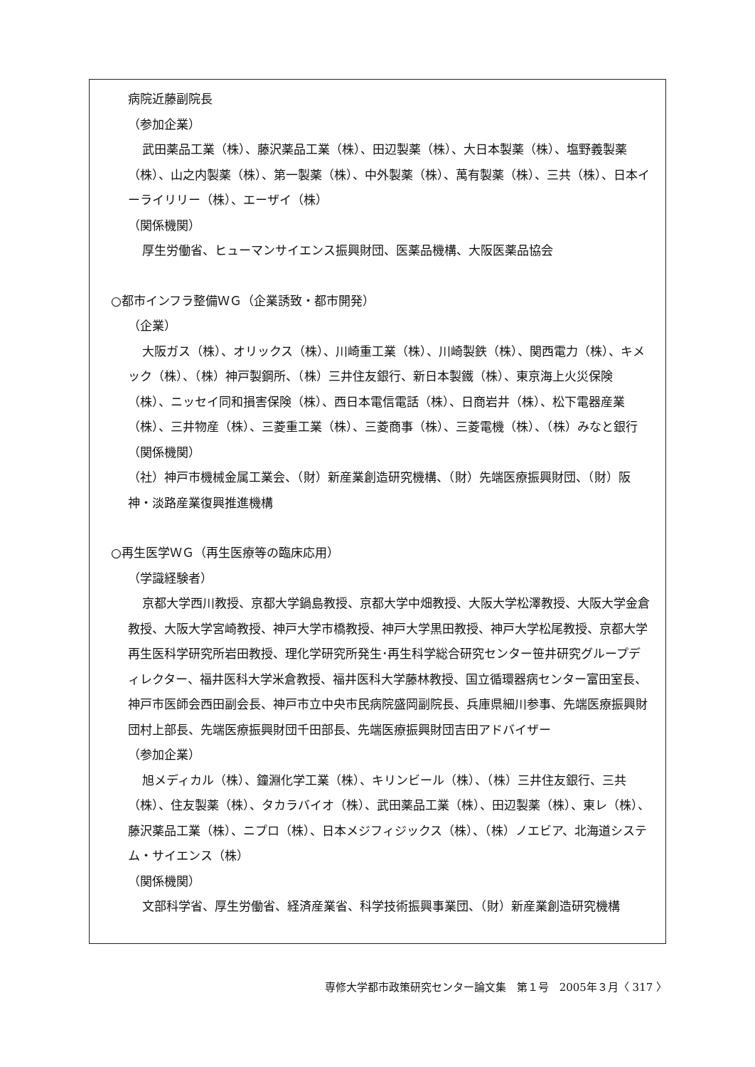病院近藤副院長
（参加企業）
武田薬品工業（株）、藤沢薬品工業（株）、田辺製薬（株）、大日本製薬（株）、塩野義製薬（株）、山之内製薬（株）、第一製薬（株）、中外製薬（株）、萬有製薬（株）、三共（株）、日本イーライリリー（株）、エーザイ（株）
（関係機関）
厚生労働省、ヒューマンサイエンス振興財団、医薬品機構、大阪医薬品協会
○都市インフラ整備ＷＧ（企業誘致・都市開発）
（企業）
大阪ガス（株）、オリックス（株）、川崎重工業（株）、川崎製鉄（株）、関西電力（株）、キメック（株）、（株）神戸製鋼所、（株）三井住友銀行、新日本製鐵（株）、東京海上火災保険（株）、ニッセイ同和損害保険（株）、西日本電信電話（株）、日商岩井（株）、松下電器産業（株）、三井物産（株）、三菱重工業（株）、三菱商事（株）、三菱電機（株）、（株）みなと銀行
（関係機関）
（社）神戸市機械金属工業会、（財）新産業創造研究機構、（財）先端医療振興財団、（財）阪神・淡路産業復興推進機構
○再生医学ＷＧ（再生医療等の臨床応用）
（学識経験者）
京都大学西川教授、京都大学鍋島教授、京都大学中畑教授、大阪大学松澤教授、大阪大学金倉教授、大阪大学宮崎教授、神戸大学市橋教授、神戸大学黒田教授、神戸大学松尾教授、京都大学再生医科学研究所岩田教授、理化学研究所発生･再生科学総合研究センター笹井研究グループディレクター、福井医科大学米倉教授、福井医科大学藤林教授、国立循環器病センター富田室長、神戸市医師会西田副会長、神戸市立中央市民病院盛岡副院長、兵庫県細川参事、先端医療振興財団村上部長、先端医療振興財団千田部長、先端医療振興財団吉田アドバイザー
（参加企業）
旭メディカル（株）、鐘淵化学工業（株）、キリンビール（株）、（株）三井住友銀行、三共（株）、住友製薬（株）、タカラバイオ（株）、武田薬品工業（株）、田辺製薬（株）、東レ（株）、藤沢薬品工業（株）、ニプロ（株）、日本メジフィジックス（株）、（株）ノエビア、北海道システム・サイエンス（株）
（関係機関）
文部科学省、厚生労働省、経済産業省、科学技術振興事業団、（財）新産業創造研究機構
専修大学都市政策研究センター論文集　第１号　2005年３月〈 317 〉